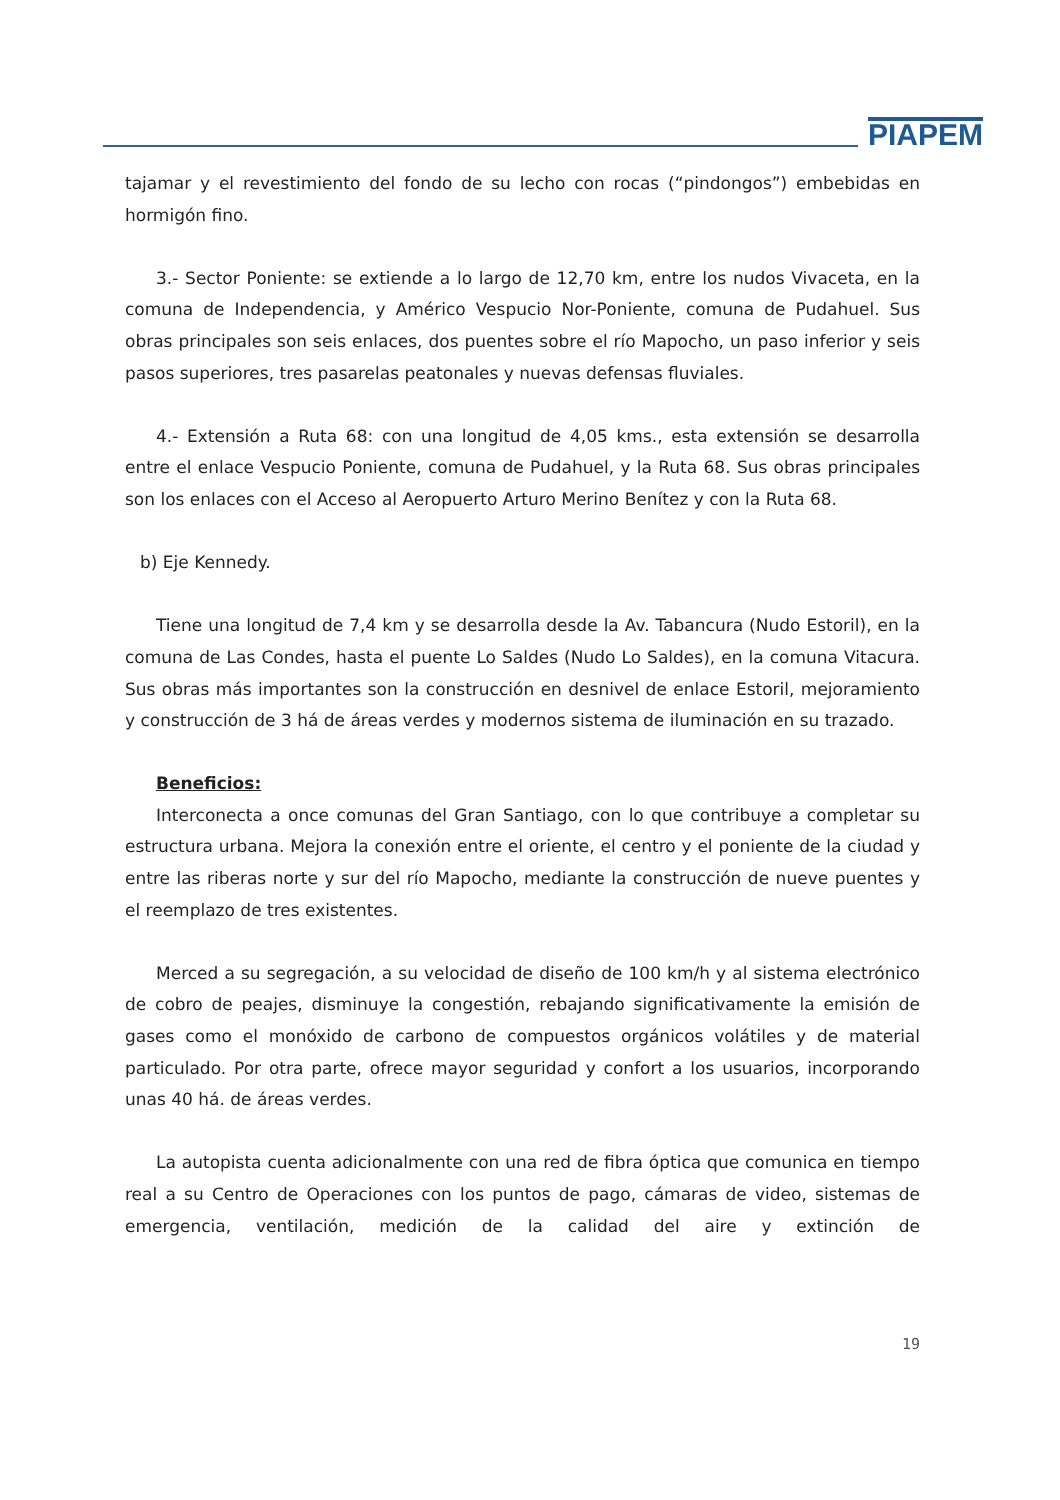PIAPEM
tajamar y el revestimiento del fondo de su lecho con rocas (“pindongos”) embebidas en hormigón fino.
3.- Sector Poniente: se extiende a lo largo de 12,70 km, entre los nudos Vivaceta, en la comuna de Independencia, y Américo Vespucio Nor-Poniente, comuna de Pudahuel. Sus obras principales son seis enlaces, dos puentes sobre el río Mapocho, un paso inferior y seis pasos superiores, tres pasarelas peatonales y nuevas defensas fluviales.
4.- Extensión a Ruta 68: con una longitud de 4,05 kms., esta extensión se desarrolla entre el enlace Vespucio Poniente, comuna de Pudahuel, y la Ruta 68. Sus obras principales son los enlaces con el Acceso al Aeropuerto Arturo Merino Benítez y con la Ruta 68.
b) Eje Kennedy.
Tiene una longitud de 7,4 km y se desarrolla desde la Av. Tabancura (Nudo Estoril), en la comuna de Las Condes, hasta el puente Lo Saldes (Nudo Lo Saldes), en la comuna Vitacura. Sus obras más importantes son la construcción en desnivel de enlace Estoril, mejoramiento y construcción de 3 há de áreas verdes y modernos sistema de iluminación en su trazado.
Beneficios:
Interconecta a once comunas del Gran Santiago, con lo que contribuye a completar su estructura urbana. Mejora la conexión entre el oriente, el centro y el poniente de la ciudad y entre las riberas norte y sur del río Mapocho, mediante la construcción de nueve puentes y el reemplazo de tres existentes.
Merced a su segregación, a su velocidad de diseño de 100 km/h y al sistema electrónico de cobro de peajes, disminuye la congestión, rebajando significativamente la emisión de gases como el monóxido de carbono de compuestos orgánicos volátiles y de material particulado. Por otra parte, ofrece mayor seguridad y confort a los usuarios, incorporando unas 40 há. de áreas verdes.
La autopista cuenta adicionalmente con una red de fibra óptica que comunica en tiempo real a su Centro de Operaciones con los puntos de pago, cámaras de video, sistemas de emergencia, ventilación, medición de la calidad del aire y extinción de
19